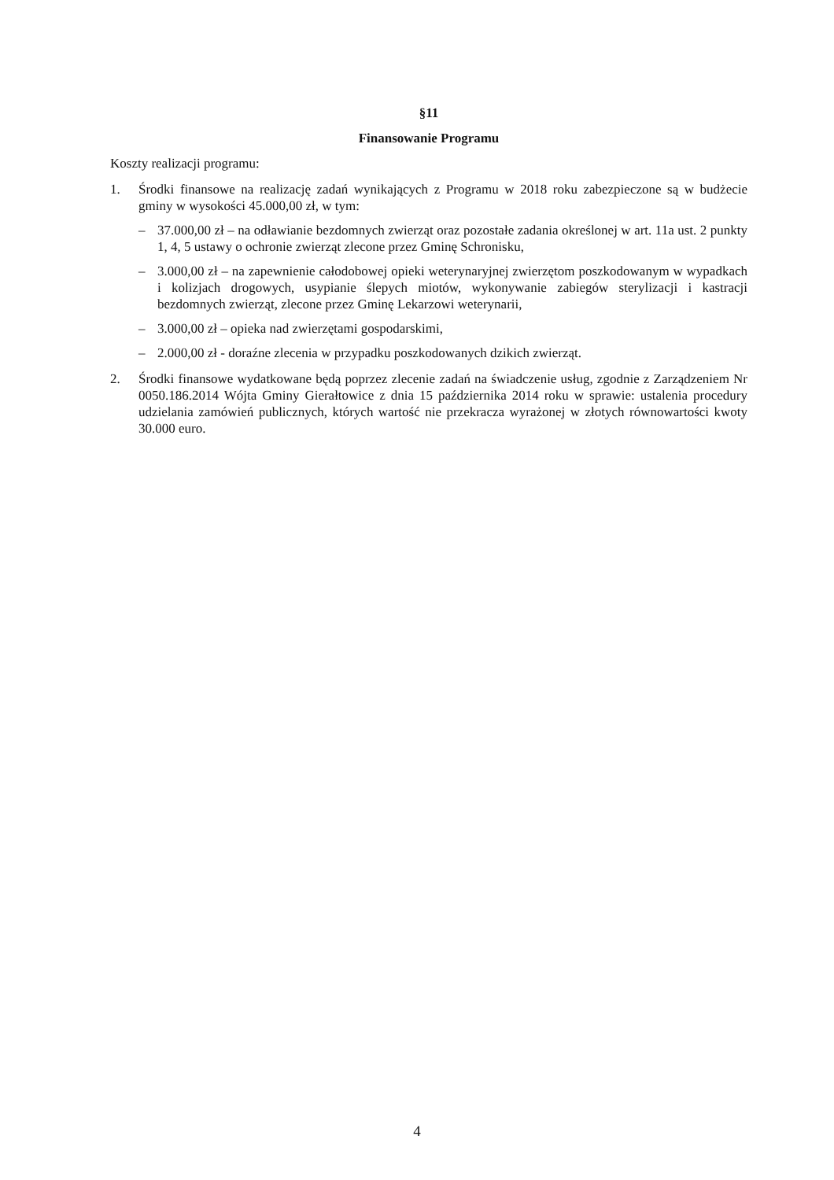§11
Finansowanie Programu
Koszty realizacji programu:
1. Środki finansowe na realizację zadań wynikających z Programu w 2018 roku zabezpieczone są w budżecie gminy w wysokości 45.000,00 zł, w tym:
– 37.000,00 zł – na odławianie bezdomnych zwierząt oraz pozostałe zadania określonej w art. 11a ust. 2 punkty 1, 4, 5 ustawy o ochronie zwierząt zlecone przez Gminę Schronisku,
– 3.000,00 zł – na zapewnienie całodobowej opieki weterynaryjnej zwierzętom poszkodowanym w wypadkach i kolizjach drogowych, usypianie ślepych miotów, wykonywanie zabiegów sterylizacji i kastracji bezdomnych zwierząt, zlecone przez Gminę Lekarzowi weterynarii,
– 3.000,00 zł – opieka nad zwierzętami gospodarskimi,
– 2.000,00 zł - doraźne zlecenia w przypadku poszkodowanych dzikich zwierząt.
2. Środki finansowe wydatkowane będą poprzez zlecenie zadań na świadczenie usług, zgodnie z Zarządzeniem Nr 0050.186.2014 Wójta Gminy Gierałtowice z dnia 15 października 2014 roku w sprawie: ustalenia procedury udzielania zamówień publicznych, których wartość nie przekracza wyrażonej w złotych równowartości kwoty 30.000 euro.
4